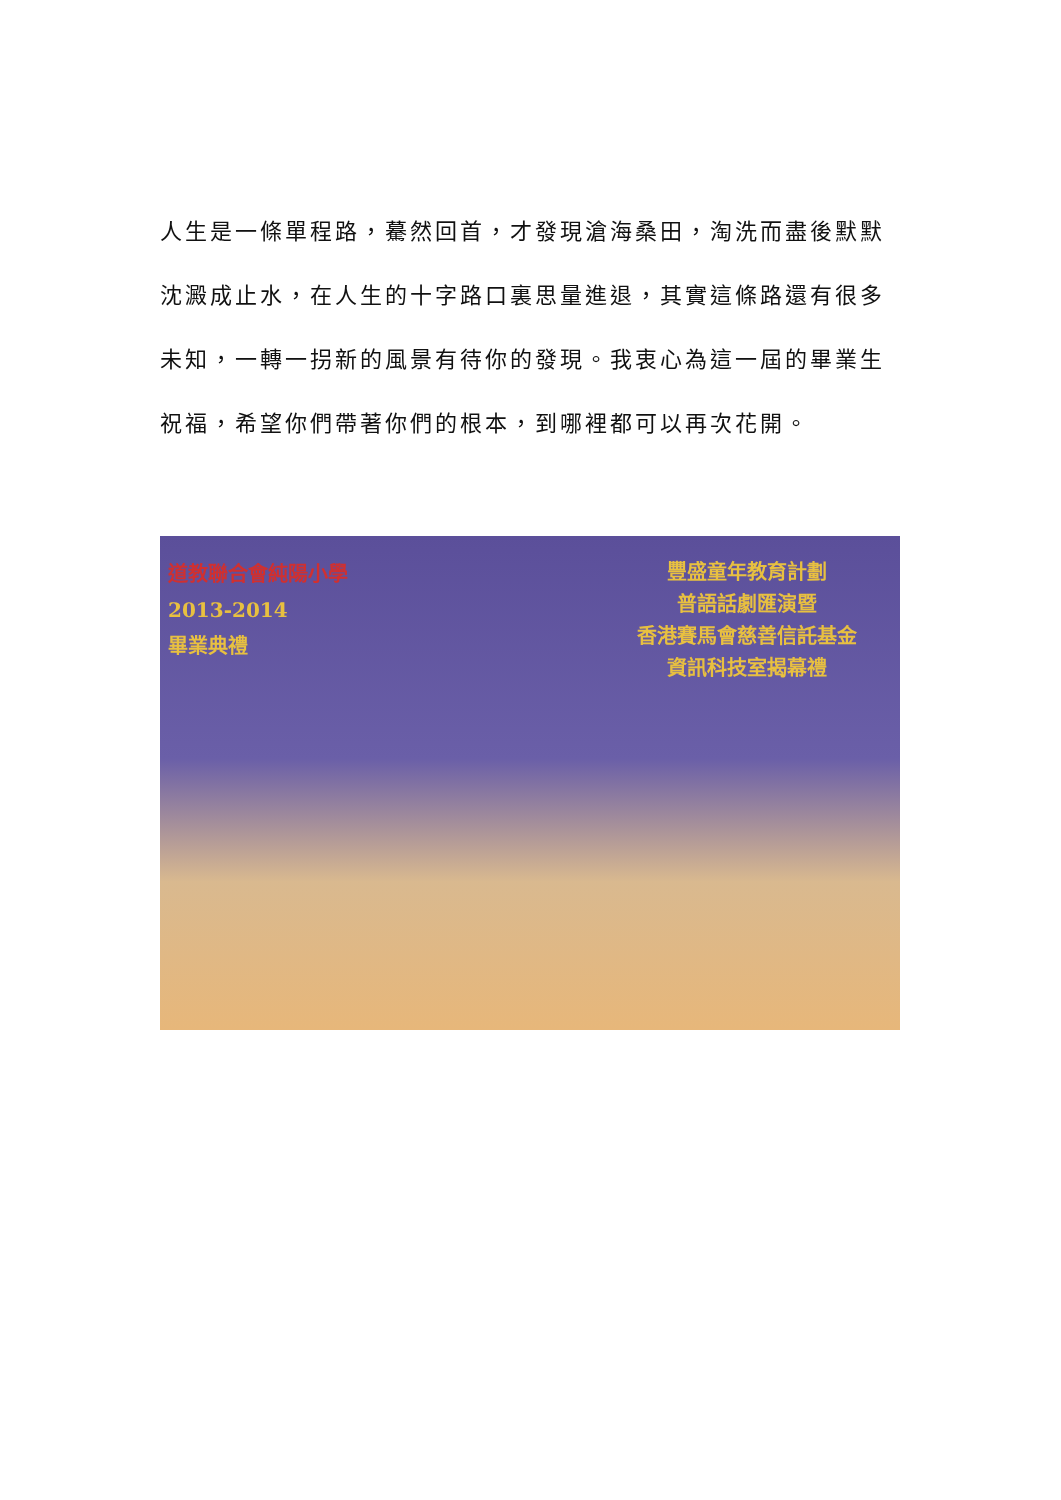人生是一條單程路，驀然回首，才發現滄海桑田，淘洗而盡後默默沈澱成止水，在人生的十字路口裏思量進退，其實這條路還有很多未知，一轉一拐新的風景有待你的發現。我衷心為這一屆的畢業生祝福，希望你們帶著你們的根本，到哪裡都可以再次花開。
道教聯合會純陽小學
2013-2014
畢業典禮
豐盛童年教育計劃
普語話劇匯演暨
香港賽馬會慈善信託基金
資訊科技室揭幕禮